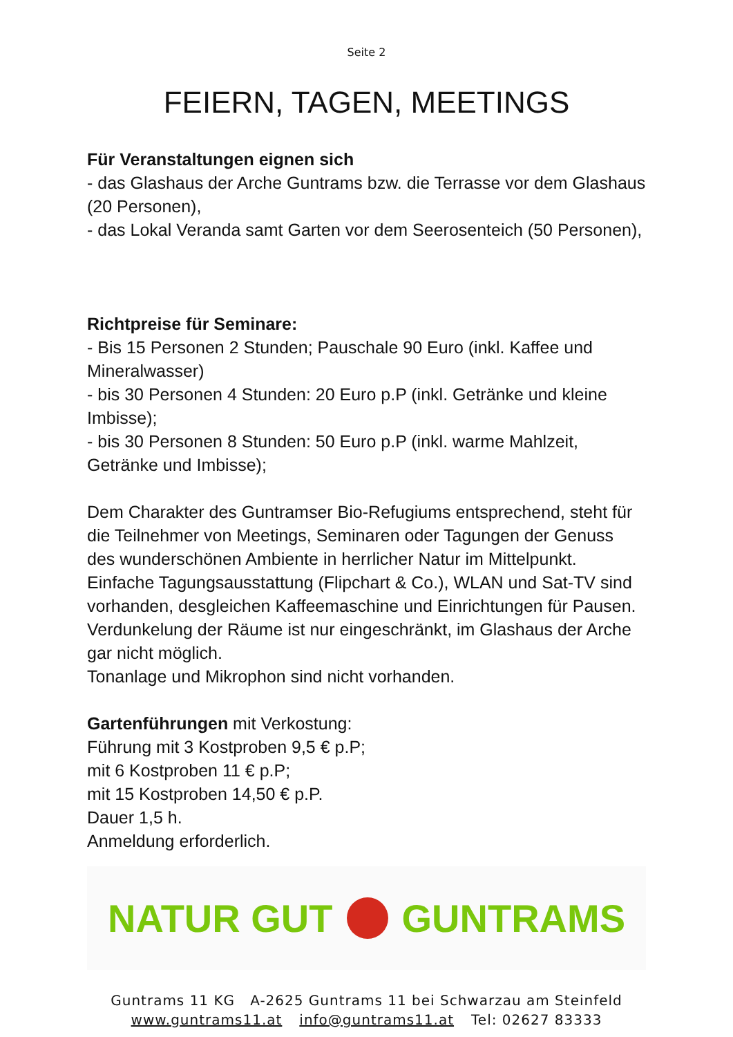Seite 2
FEIERN, TAGEN, MEETINGS
Für Veranstaltungen eignen sich
- das Glashaus der Arche Guntrams bzw. die Terrasse vor dem Glashaus (20 Personen),
- das Lokal Veranda samt Garten vor dem Seerosenteich (50 Personen),
Richtpreise für Seminare:
- Bis 15 Personen 2 Stunden; Pauschale 90 Euro (inkl. Kaffee und Mineralwasser)
- bis 30 Personen 4 Stunden: 20 Euro p.P (inkl. Getränke und kleine Imbisse);
- bis 30 Personen 8 Stunden: 50 Euro p.P (inkl. warme Mahlzeit, Getränke und Imbisse);
Dem Charakter des Guntramser Bio-Refugiums entsprechend, steht für die Teilnehmer von Meetings, Seminaren oder Tagungen der Genuss des wunderschönen Ambiente in herrlicher Natur im Mittelpunkt.
Einfache Tagungsausstattung (Flipchart & Co.), WLAN und Sat-TV sind vorhanden, desgleichen Kaffeemaschine und Einrichtungen für Pausen.
Verdunkelung der Räume ist nur eingeschränkt, im Glashaus der Arche gar nicht möglich.
Tonanlage und Mikrophon sind nicht vorhanden.
Gartenführungen mit Verkostung:
Führung mit 3 Kostproben 9,5 € p.P;
mit 6 Kostproben 11 € p.P;
mit 15 Kostproben 14,50 € p.P.
Dauer 1,5 h.
Anmeldung erforderlich.
NATUR GUT GUNTRAMS
Guntrams 11 KG A-2625 Guntrams 11 bei Schwarzau am Steinfeld
www.guntrams11.at info@guntrams11.at Tel: 02627 83333